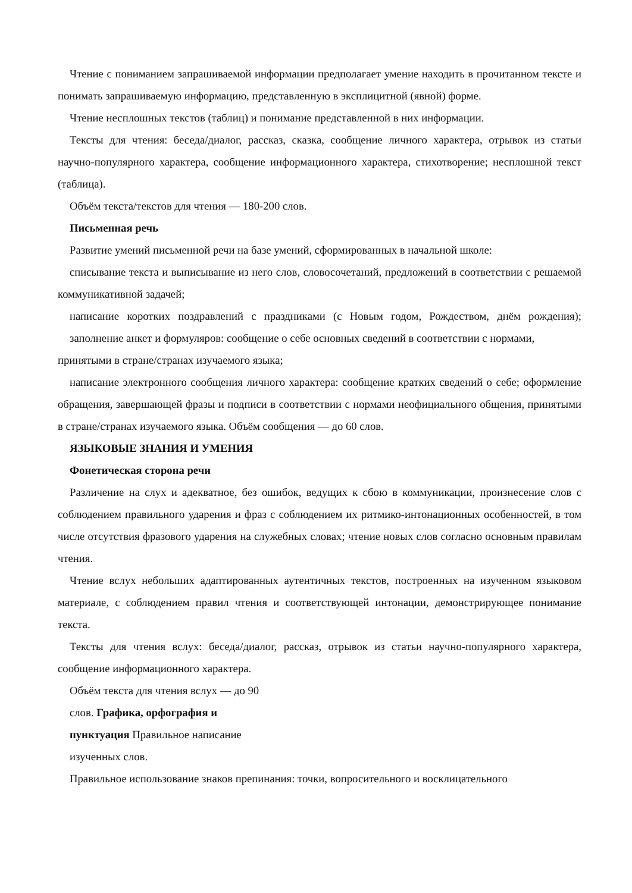Чтение с пониманием запрашиваемой информации предполагает умение находить в прочитанном тексте и понимать запрашиваемую информацию, представленную в эксплицитной (явной) форме.
Чтение несплошных текстов (таблиц) и понимание представленной в них информации.
Тексты для чтения: беседа/диалог, рассказ, сказка, сообщение личного характера, отрывок из статьи научно-популярного характера, сообщение информационного характера, стихотворение; несплошной текст (таблица).
Объём текста/текстов для чтения — 180-200 слов.
Письменная речь
Развитие умений письменной речи на базе умений, сформированных в начальной школе:
списывание текста и выписывание из него слов, словосочетаний, предложений в соответствии с решаемой коммуникативной задачей;
написание коротких поздравлений с праздниками (с Новым годом, Рождеством, днём рождения); заполнение анкет и формуляров: сообщение о себе основных сведений в соответствии с нормами,
принятыми в стране/странах изучаемого языка;
написание электронного сообщения личного характера: сообщение кратких сведений о себе; оформление обращения, завершающей фразы и подписи в соответствии с нормами неофициального общения, принятыми в стране/странах изучаемого языка. Объём сообщения — до 60 слов.
ЯЗЫКОВЫЕ ЗНАНИЯ И УМЕНИЯ
Фонетическая сторона речи
Различение на слух и адекватное, без ошибок, ведущих к сбою в коммуникации, произнесение слов с соблюдением правильного ударения и фраз с соблюдением их ритмико-интонационных особенностей, в том числе отсутствия фразового ударения на служебных словах; чтение новых слов согласно основным правилам чтения.
Чтение вслух небольших адаптированных аутентичных текстов, построенных на изученном языковом материале, с соблюдением правил чтения и соответствующей интонации, демонстрирующее понимание текста.
Тексты для чтения вслух: беседа/диалог, рассказ, отрывок из статьи научно-популярного характера, сообщение информационного характера.
Объём текста для чтения вслух — до 90
слов. Графика, орфография и
пунктуация Правильное написание
изученных слов.
Правильное использование знаков препинания: точки, вопросительного и восклицательного